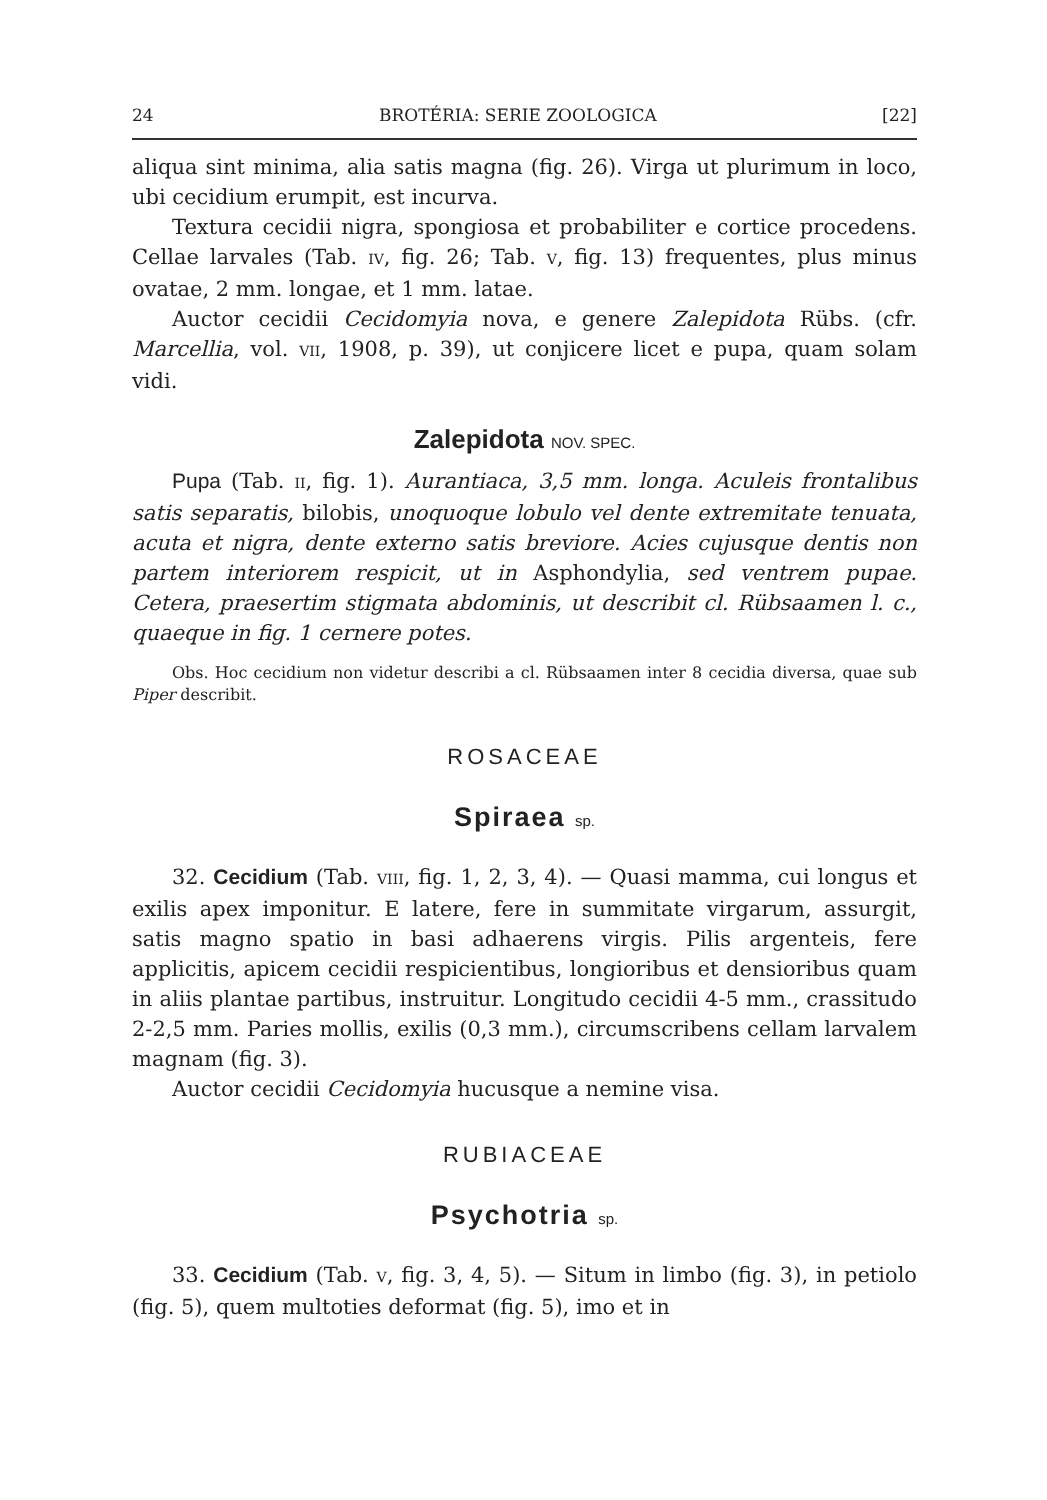24 BROTÉRIA: SERIE ZOOLOGICA [22]
aliqua sint minima, alia satis magna (fig. 26). Virga ut plurimum in loco, ubi cecidium erumpit, est incurva.
Textura cecidii nigra, spongiosa et probabiliter e cortice procedens. Cellae larvales (Tab. IV, fig. 26; Tab. V, fig. 13) frequentes, plus minus ovatae, 2 mm. longae, et 1 mm. latae.
Auctor cecidii Cecidomyia nova, e genere Zalepidota Rübs. (cfr. Marcellia, vol. VII, 1908, p. 39), ut conjicere licet e pupa, quam solam vidi.
Zalepidota NOV. SPEC.
Pupa (Tab. II, fig. 1). Aurantiaca, 3,5 mm. longa. Aculeis frontalibus satis separatis, bilobis, unoquoque lobulo vel dente extremitate tenuata, acuta et nigra, dente externo satis breviore. Acies cujusque dentis non partem interiorem respicit, ut in Asphondylia, sed ventrem pupae. Cetera, praesertim stigmata abdominis, ut describit cl. Rübsaamen l. c., quaeque in fig. 1 cernere potes.
Obs. Hoc cecidium non videtur describi a cl. Rübsaamen inter 8 cecidia diversa, quae sub Piper describit.
ROSACEAE
Spiraea sp.
32. Cecidium (Tab. VIII, fig. 1, 2, 3, 4). — Quasi mamma, cui longus et exilis apex imponitur. E latere, fere in summitate virgarum, assurgit, satis magno spatio in basi adhaerens virgis. Pilis argenteis, fere applicitis, apicem cecidii respicientibus, longioribus et densioribus quam in aliis plantae partibus, instruitur. Longitudo cecidii 4-5 mm., crassitudo 2-2,5 mm. Paries mollis, exilis (0,3 mm.), circumscribens cellam larvalem magnam (fig. 3).
Auctor cecidii Cecidomyia hucusque a nemine visa.
RUBIACEAE
Psychotria sp.
33. Cecidium (Tab. V, fig. 3, 4, 5). — Situm in limbo (fig. 3), in petiolo (fig. 5), quem multoties deformat (fig. 5), imo et in